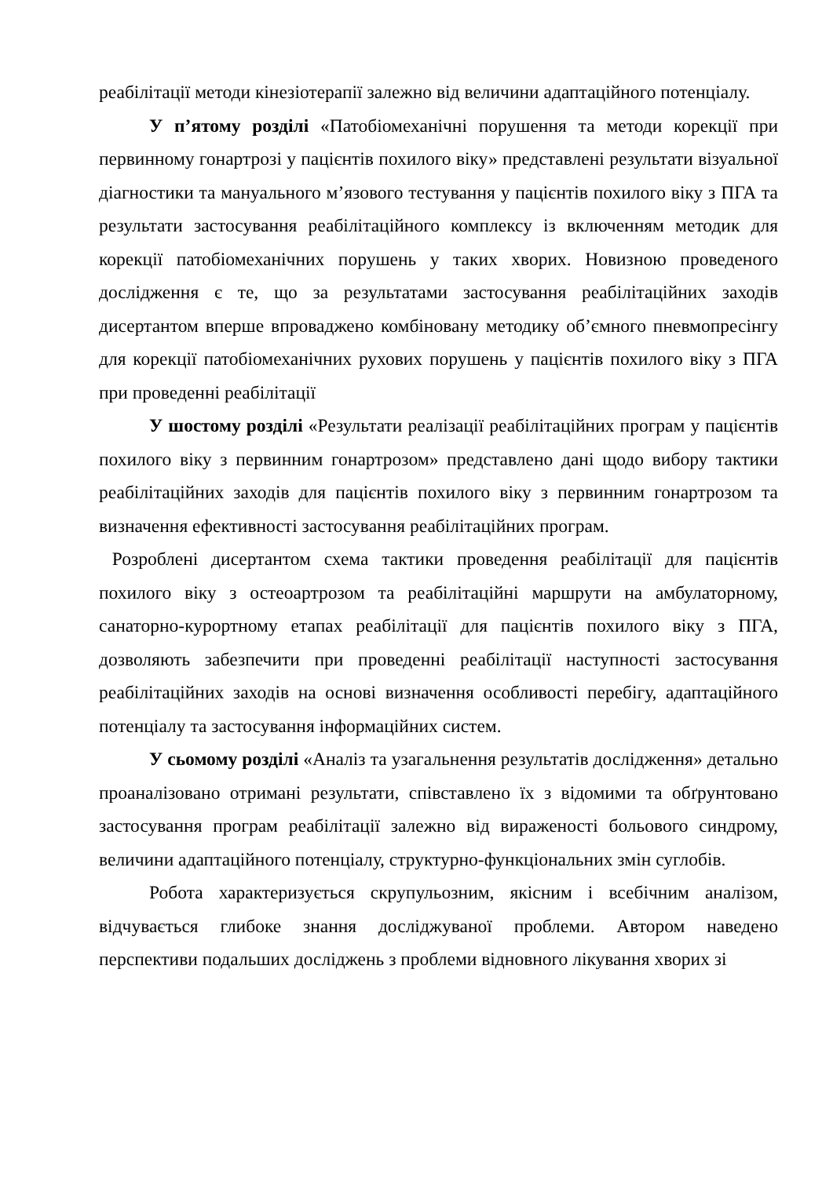реабілітації методи кінезіотерапії залежно від величини адаптаційного потенціалу.
У п’ятому розділі «Патобіомеханічні порушення та методи корекції при первинному гонартрозі у пацієнтів похилого віку» представлені результати візуальної діагностики та мануального м’язового тестування у пацієнтів похилого віку з ПГА та результати застосування реабілітаційного комплексу із включенням методик для корекції патобіомеханічних порушень у таких хворих. Новизною проведеного дослідження є те, що за результатами застосування реабілітаційних заходів дисертантом вперше впроваджено комбіновану методику об’ємного пневмопресінгу для корекції патобіомеханічних рухових порушень у пацієнтів похилого віку з ПГА при проведенні реабілітації
У шостому розділі «Результати реалізації реабілітаційних програм у пацієнтів похилого віку з первинним гонартрозом» представлено дані щодо вибору тактики реабілітаційних заходів для пацієнтів похилого віку з первинним гонартрозом та визначення ефективності застосування реабілітаційних програм.
Розроблені дисертантом схема тактики проведення реабілітації для пацієнтів похилого віку з остеоартрозом та реабілітаційні маршрути на амбулаторному, санаторно-курортному етапах реабілітації для пацієнтів похилого віку з ПГА, дозволяють забезпечити при проведенні реабілітації наступності застосування реабілітаційних заходів на основі визначення особливості перебігу, адаптаційного потенціалу та застосування інформаційних систем.
У сьомому розділі «Аналіз та узагальнення результатів дослідження» детально проаналізовано отримані результати, співставлено їх з відомими та обґрунтовано застосування програм реабілітації залежно від вираженості больового синдрому, величини адаптаційного потенціалу, структурно-функціональних змін суглобів.
Робота характеризується скрупульозним, якісним і всебічним аналізом, відчувається глибоке знання досліджуваної проблеми. Автором наведено перспективи подальших досліджень з проблеми відновного лікування хворих зі